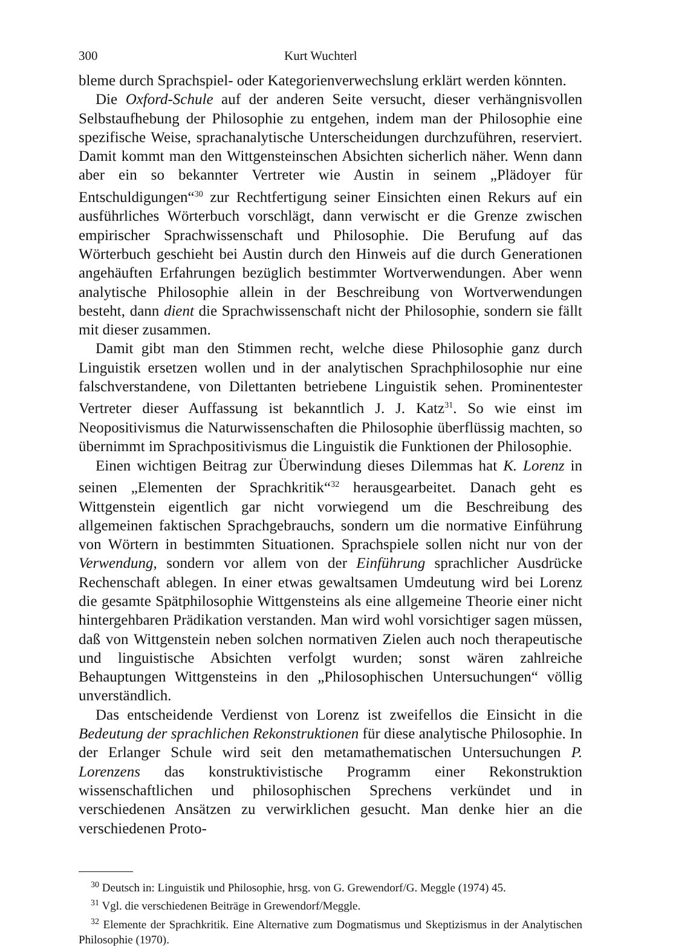300 Kurt Wuchterl
bleme durch Sprachspiel- oder Kategorienverwechslung erklärt werden könnten.
Die Oxford-Schule auf der anderen Seite versucht, dieser verhängnisvollen Selbstaufhebung der Philosophie zu entgehen, indem man der Philosophie eine spezifische Weise, sprachanalytische Unterscheidungen durchzuführen, reserviert. Damit kommt man den Wittgensteinschen Absichten sicherlich näher. Wenn dann aber ein so bekannter Vertreter wie Austin in seinem „Plädoyer für Entschuldigungen“<sup>30</sup> zur Rechtfertigung seiner Einsichten einen Rekurs auf ein ausführliches Wörterbuch vorschlägt, dann verwischt er die Grenze zwischen empirischer Sprachwissenschaft und Philosophie. Die Berufung auf das Wörterbuch geschieht bei Austin durch den Hinweis auf die durch Generationen angehäuften Erfahrungen bezüglich bestimmter Wortverwendungen. Aber wenn analytische Philosophie allein in der Beschreibung von Wortverwendungen besteht, dann dient die Sprachwissenschaft nicht der Philosophie, sondern sie fällt mit dieser zusammen.
Damit gibt man den Stimmen recht, welche diese Philosophie ganz durch Linguistik ersetzen wollen und in der analytischen Sprachphilosophie nur eine falschverstandene, von Dilettanten betriebene Linguistik sehen. Prominentester Vertreter dieser Auffassung ist bekanntlich J. J. Katz<sup>31</sup>. So wie einst im Neopositivismus die Naturwissenschaften die Philosophie überflüssig machten, so übernimmt im Sprachpositivismus die Linguistik die Funktionen der Philosophie.
Einen wichtigen Beitrag zur Überwindung dieses Dilemmas hat K. Lorenz in seinen „Elementen der Sprachkritik“<sup>32</sup> herausgearbeitet. Danach geht es Wittgenstein eigentlich gar nicht vorwiegend um die Beschreibung des allgemeinen faktischen Sprachgebrauchs, sondern um die normative Einführung von Wörtern in bestimmten Situationen. Sprachspiele sollen nicht nur von der Verwendung, sondern vor allem von der Einführung sprachlicher Ausdrücke Rechenschaft ablegen. In einer etwas gewaltsamen Umdeutung wird bei Lorenz die gesamte Spätphilosophie Wittgensteins als eine allgemeine Theorie einer nicht hintergehbaren Prädikation verstanden. Man wird wohl vorsichtiger sagen müssen, daß von Wittgenstein neben solchen normativen Zielen auch noch therapeutische und linguistische Absichten verfolgt wurden; sonst wären zahlreiche Behauptungen Wittgensteins in den „Philosophischen Untersuchungen“ völlig unverständlich.
Das entscheidende Verdienst von Lorenz ist zweifellos die Einsicht in die Bedeutung der sprachlichen Rekonstruktionen für diese analytische Philosophie. In der Erlanger Schule wird seit den metamathematischen Untersuchungen P. Lorenzens das konstruktivistische Programm einer Rekonstruktion wissenschaftlichen und philosophischen Sprechens verkündet und in verschiedenen Ansätzen zu verwirklichen gesucht. Man denke hier an die verschiedenen Proto-
<sup>30</sup> Deutsch in: Linguistik und Philosophie, hrsg. von G. Grewendorf/G. Meggle (1974) 45.
<sup>31</sup> Vgl. die verschiedenen Beiträge in Grewendorf/Meggle.
<sup>32</sup> Elemente der Sprachkritik. Eine Alternative zum Dogmatismus und Skeptizismus in der Analytischen Philosophie (1970).